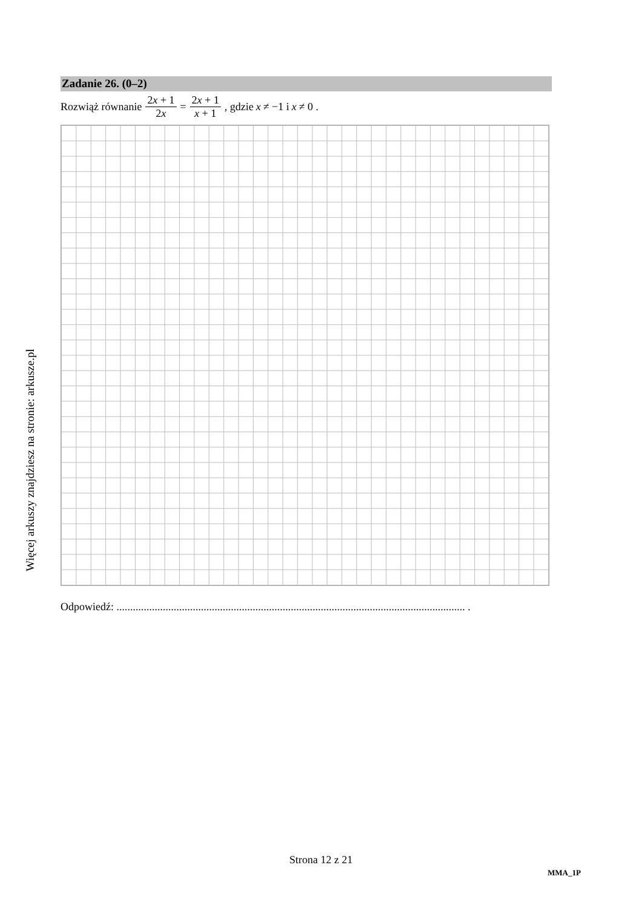Więcej arkuszy znajdziesz na stronie: arkusze.pl
Zadanie 26. (0–2)
Rozwiąż równanie 2x + 1 2x = 2x + 1 x + 1, gdzie x ≠ −1 i x ≠ 0 .
Odpowiedź: ................................................................................................................................ .
Strona 12 z 21
MMA_1P